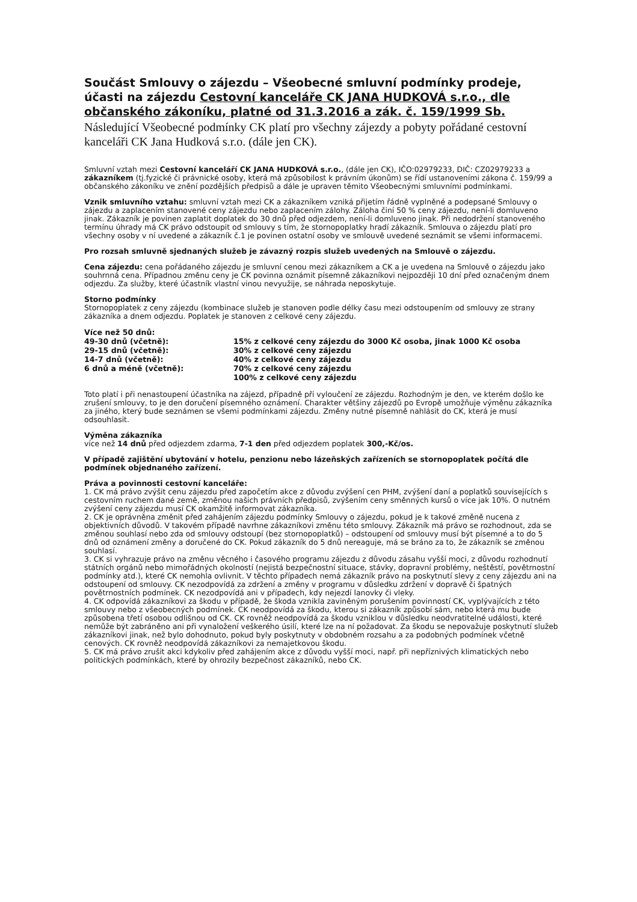Součást Smlouvy o zájezdu – Všeobecné smluvní podmínky prodeje, účasti na zájezdu Cestovní kanceláře CK JANA HUDKOVÁ s.r.o., dle občanského zákoníku, platné od 31.3.2016 a zák. č. 159/1999 Sb.
Následující Všeobecné podmínky CK platí pro všechny zájezdy a pobyty pořádané cestovní kanceláři CK Jana Hudková s.r.o. (dále jen CK).
Smluvní vztah mezi Cestovní kanceláří CK JANA HUDKOVÁ s.r.o., (dále jen CK), IČO:02979233, DIČ: CZ02979233 a zákazníkem (tj.fyzické či právnické osoby, která má způsobilost k právním úkonům) se řídí ustanoveními zákona č. 159/99 a občanského zákoníku ve znění pozdějších předpisů a dále je upraven těmito Všeobecnými smluvními podmínkami.
Vznik smluvního vztahu: smluvní vztah mezi CK a zákazníkem vzniká přijetím řádně vyplněné a podepsané Smlouvy o zájezdu a zaplacením stanovené ceny zájezdu nebo zaplacením zálohy. Záloha činí 50 % ceny zájezdu, není-li domluveno jinak. Zákazník je povinen zaplatit doplatek do 30 dnů před odjezdem, není-li domluveno jinak. Při nedodržení stanoveného termínu úhrady má CK právo odstoupit od smlouvy s tím, že stornopoplatky hradí zákazník. Smlouva o zájezdu platí pro všechny osoby v ní uvedené a zákazník č.1 je povinen ostatní osoby ve smlouvě uvedené seznámit se všemi informacemi.
Pro rozsah smluvně sjednaných služeb je závazný rozpis služeb uvedených na Smlouvě o zájezdu.
Cena zájezdu: cena pořádaného zájezdu je smluvní cenou mezi zákazníkem a CK a je uvedena na Smlouvě o zájezdu jako souhrnná cena. Případnou změnu ceny je CK povinna oznámit písemně zákazníkovi nejpozději 10 dní před označeným dnem odjezdu. Za služby, které účastník vlastní vinou nevyužije, se náhrada neposkytuje.
Storno podmínky
Stornopoplatek z ceny zájezdu (kombinace služeb je stanoven podle délky času mezi odstoupením od smlouvy ze strany zákazníka a dnem odjezdu. Poplatek je stanoven z celkové ceny zájezdu.
| Více než 50 dnů: | |
| 49-30 dnů (včetně): | 15% z celkové ceny zájezdu do 3000 Kč osoba, jinak 1000 Kč osoba |
| 29-15 dnů (včetně): | 30% z celkové ceny zájezdu |
| 14-7 dnů (včetně): | 40% z celkové ceny zájezdu |
| 6 dnů a méně (včetně): | 70% z celkové ceny zájezdu |
| | 100% z celkové ceny zájezdu |
Toto platí i při nenastoupení účastníka na zájezd, případně při vyloučení ze zájezdu. Rozhodným je den, ve kterém došlo ke zrušení smlouvy, to je den doručení písemného oznámení. Charakter většiny zájezdů po Evropě umožňuje výměnu zákazníka za jiného, který bude seznámen se všemi podmínkami zájezdu. Změny nutné písemně nahlásit do CK, která je musí odsouhlasit.
Výměna zákazníka
více než 14 dnů před odjezdem zdarma, 7-1 den před odjezdem poplatek 300,-Kč/os.
V případě zajištění ubytování v hotelu, penzionu nebo lázeňských zařízeních se stornopoplatek počítá dle podmínek objednaného zařízení.
Práva a povinnosti cestovní kanceláře:
1. CK má právo zvýšit cenu zájezdu před započetím akce z důvodu zvýšení cen PHM, zvýšení daní a poplatků souvisejících s cestovním ruchem dané země, změnou našich právních předpisů, zvýšením ceny směnných kursů o více jak 10%. O nutném zvýšení ceny zájezdu musí CK okamžitě informovat zákazníka.
2. CK je oprávněna změnit před zahájením zájezdu podmínky Smlouvy o zájezdu, pokud je k takové změně nucena z objektivních důvodů. V takovém případě navrhne zákazníkovi změnu této smlouvy. Zákazník má právo se rozhodnout, zda se změnou souhlasí nebo zda od smlouvy odstoupí (bez stornopoplatků) – odstoupení od smlouvy musí být písemné a to do 5 dnů od oznámení změny a doručené do CK. Pokud zákazník do 5 dnů nereaguje, má se bráno za to, že zákazník se změnou souhlasí.
3. CK si vyhrazuje právo na změnu věcného i časového programu zájezdu z důvodu zásahu vyšší moci, z důvodu rozhodnutí státních orgánů nebo mimořádných okolností (nejistá bezpečnostní situace, stávky, dopravní problémy, neštěstí, povětrnostní podmínky atd.), které CK nemohla ovlivnit. V těchto případech nemá zákazník právo na poskytnutí slevy z ceny zájezdu ani na odstoupení od smlouvy. CK nezodpovídá za zdržení a změny v programu v důsledku zdržení v dopravě či špatných povětrnostních podmínek. CK nezodpovídá ani v případech, kdy nejezdí lanovky či vleky.
4. CK odpovídá zákazníkovi za škodu v případě, že škoda vznikla zaviněným porušením povinností CK, vyplývajících z této smlouvy nebo z všeobecných podmínek. CK neodpovídá za škodu, kterou si zákazník způsobí sám, nebo která mu bude způsobena třetí osobou odlišnou od CK. CK rovněž neodpovídá za škodu vzniklou v důsledku neodvratitelné události, které nemůže být zabráněno ani při vynaložení veškerého úsilí, které lze na ní požadovat. Za škodu se nepovažuje poskytnutí služeb zákazníkovi jinak, než bylo dohodnuto, pokud byly poskytnuty v obdobném rozsahu a za podobných podmínek včetně cenových. CK rovněž neodpovídá zákazníkovi za nemajetkovou škodu.
5. CK má právo zrušit akci kdykoliv před zahájením akce z důvodu vyšší moci, např. při nepříznivých klimatických nebo politických podmínkách, které by ohrozily bezpečnost zákazníků, nebo CK.